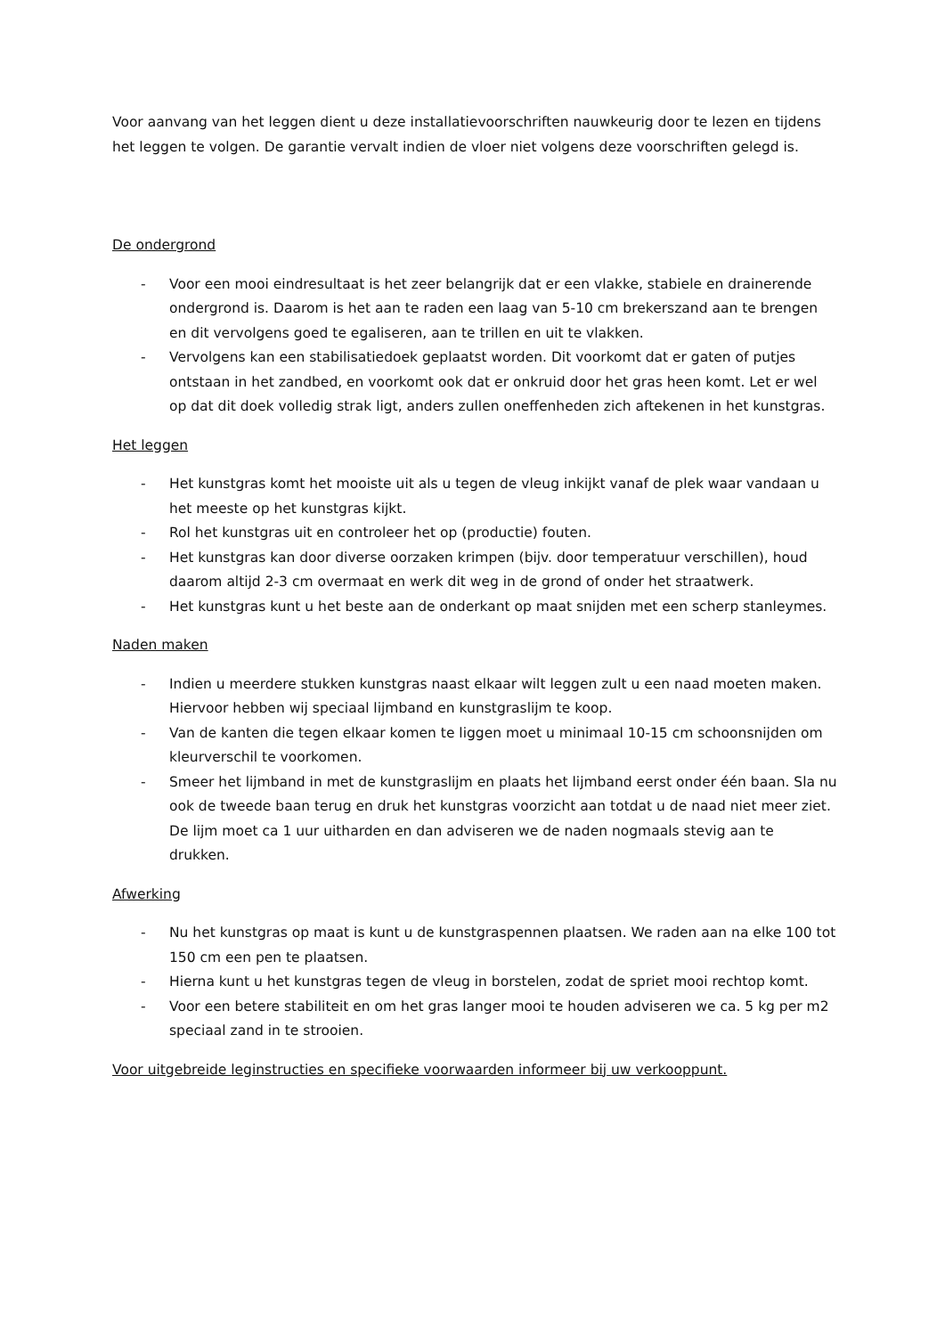Voor aanvang van het leggen dient u deze installatievoorschriften nauwkeurig door te lezen en tijdens het leggen te volgen. De garantie vervalt indien de vloer niet volgens deze voorschriften gelegd is.
De ondergrond
- Voor een mooi eindresultaat is het zeer belangrijk dat er een vlakke, stabiele en drainerende ondergrond is. Daarom is het aan te raden een laag van 5-10 cm brekerszand aan te brengen en dit vervolgens goed te egaliseren, aan te trillen en uit te vlakken.
- Vervolgens kan een stabilisatiedoek geplaatst worden. Dit voorkomt dat er gaten of putjes ontstaan in het zandbed, en voorkomt ook dat er onkruid door het gras heen komt. Let er wel op dat dit doek volledig strak ligt, anders zullen oneffenheden zich aftekenen in het kunstgras.
Het leggen
- Het kunstgras komt het mooiste uit als u tegen de vleug inkijkt vanaf de plek waar vandaan u het meeste op het kunstgras kijkt.
- Rol het kunstgras uit en controleer het op (productie) fouten.
- Het kunstgras kan door diverse oorzaken krimpen (bijv. door temperatuur verschillen), houd daarom altijd 2-3 cm overmaat en werk dit weg in de grond of onder het straatwerk.
- Het kunstgras kunt u het beste aan de onderkant op maat snijden met een scherp stanleymes.
Naden maken
- Indien u meerdere stukken kunstgras naast elkaar wilt leggen zult u een naad moeten maken. Hiervoor hebben wij speciaal lijmband en kunstgraslijm te koop.
- Van de kanten die tegen elkaar komen te liggen moet u minimaal 10-15 cm schoonsnijden om kleurverschil te voorkomen.
- Smeer het lijmband in met de kunstgraslijm en plaats het lijmband eerst onder één baan. Sla nu ook de tweede baan terug en druk het kunstgras voorzicht aan totdat u de naad niet meer ziet. De lijm moet ca 1 uur uitharden en dan adviseren we de naden nogmaals stevig aan te drukken.
Afwerking
- Nu het kunstgras op maat is kunt u de kunstgraspennen plaatsen. We raden aan na elke 100 tot 150 cm een pen te plaatsen.
- Hierna kunt u het kunstgras tegen de vleug in borstelen, zodat de spriet mooi rechtop komt.
- Voor een betere stabiliteit en om het gras langer mooi te houden adviseren we ca. 5 kg per m2 speciaal zand in te strooien.
Voor uitgebreide leginstructies en specifieke voorwaarden informeer bij uw verkooppunt.